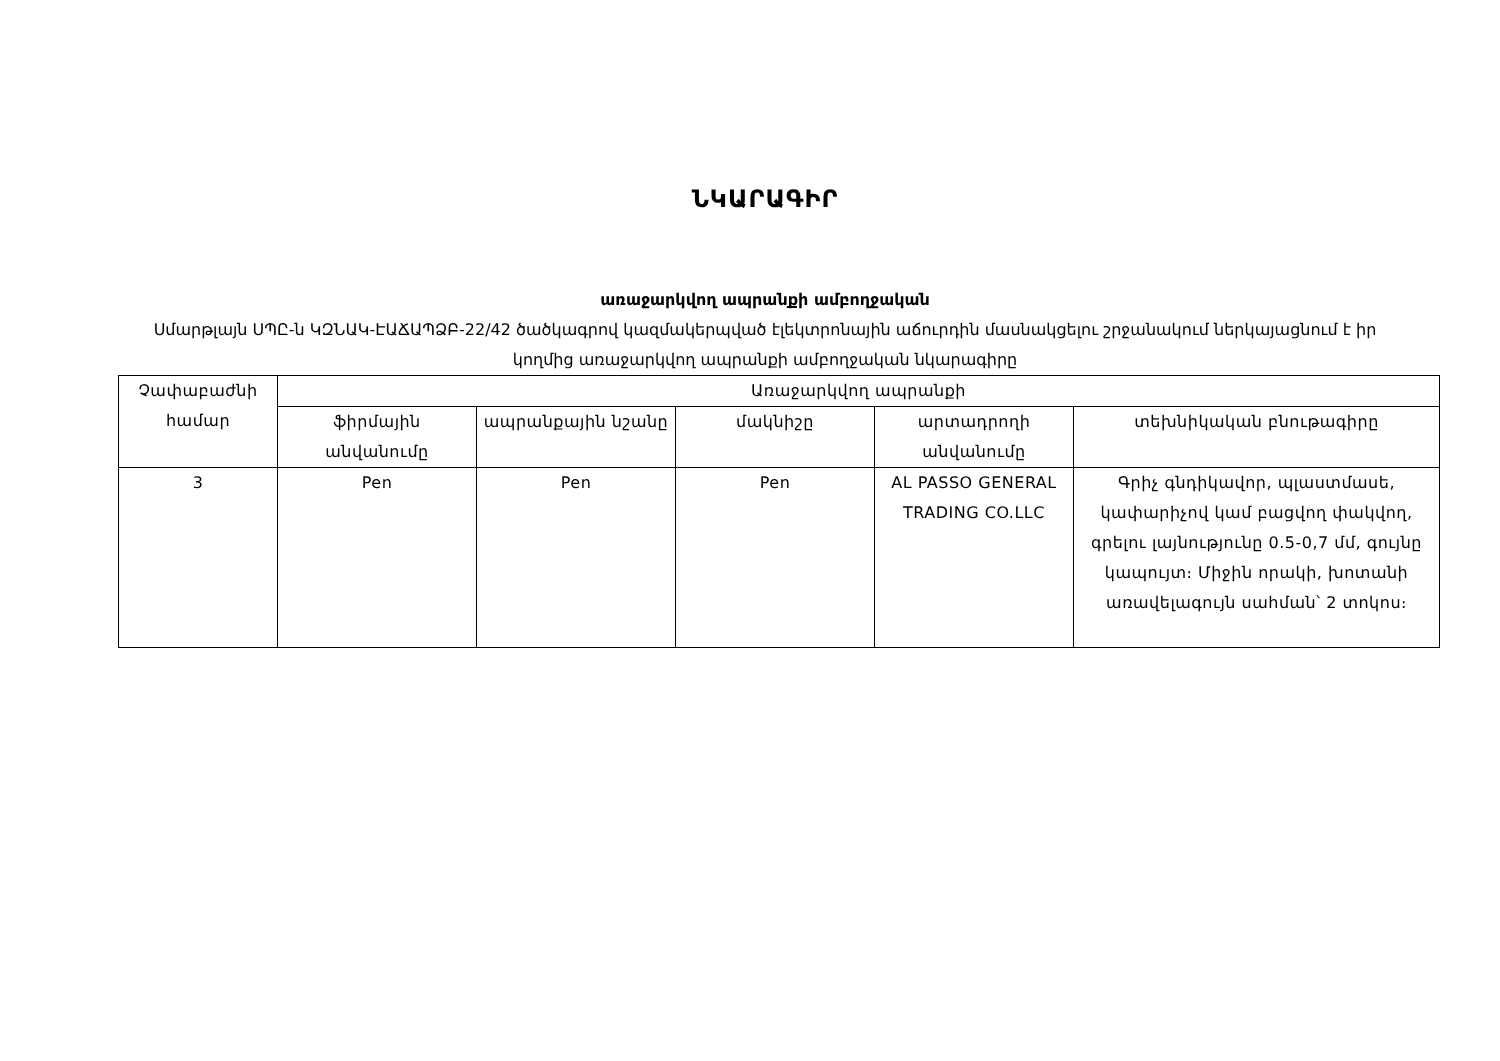ՆԿԱՐԱԳԻՐ
առաջարկվող ապրանքի ամբողջական
Սմարթլայն ՍՊԸ-ն ԿԶՆԱԿ-ԷԱՃԱՊՁԲ-22/42 ծածկագրով կազմակերպված էլեկտրոնային աճուրդին մասնակցելու շրջանակում ներկայացնում է իր կողմից առաջարկվող ապրանքի ամբողջական նկարագիրը
| Չափաբաժնի համար | Առաջարկվող ապրանքի | | | | |
| --- | --- | --- | --- | --- | --- |
| | ֆիրմային անվանումը | ապրանքային նշանը | մակնիշը | արտադրողի անվանումը | տեխնիկական բնութագիրը |
| 3 | Pen | Pen | Pen | AL PASSO GENERAL TRADING CO.LLC | Գրիչ գնդիկավոր, պլաստմասե, կափարիչով կամ բացվող փակվող, գրելու լայնությունը 0.5-0,7 մմ, գույնը կապույտ։ Միջին որակի, խոտանի առավելագույն սահման՝ 2 տոկոս։ |